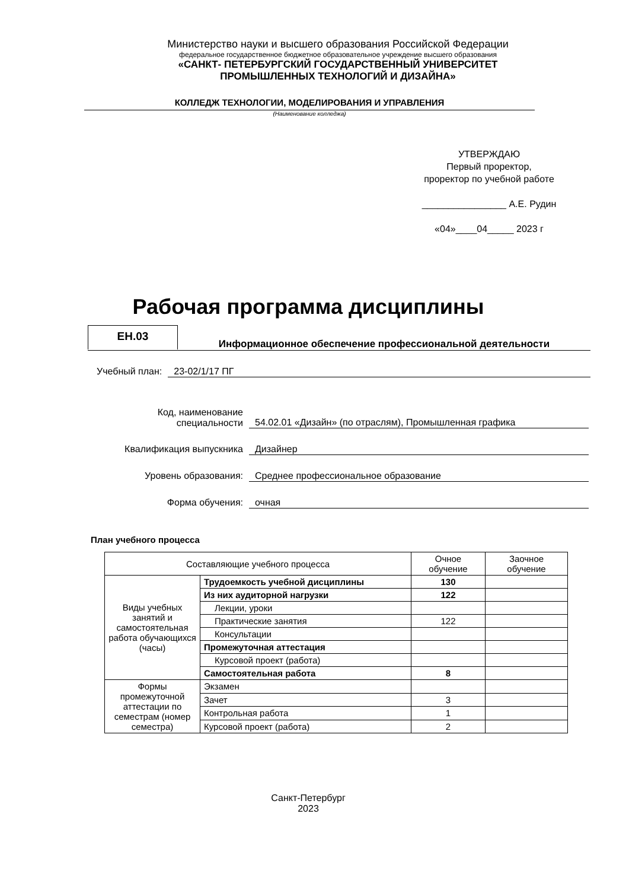Министерство науки и высшего образования Российской Федерации
федеральное государственное бюджетное образовательное учреждение высшего образования
«САНКТ- ПЕТЕРБУРГСКИЙ ГОСУДАРСТВЕННЫЙ УНИВЕРСИТЕТ
ПРОМЫШЛЕННЫХ ТЕХНОЛОГИЙ И ДИЗАЙНА»
КОЛЛЕДЖ ТЕХНОЛОГИИ, МОДЕЛИРОВАНИЯ И УПРАВЛЕНИЯ
(Наименование колледжа)
УТВЕРЖДАЮ
Первый проректор,
проректор по учебной работе
________________ А.Е. Рудин
«04»____04_____ 2023 г
Рабочая программа дисциплины
ЕН.03
Информационное обеспечение профессиональной деятельности
Учебный план: 23-02/1/17 ПГ
Код, наименование
специальности 54.02.01 «Дизайн» (по отраслям), Промышленная графика
Квалификация выпускника Дизайнер
Уровень образования: Среднее профессиональное образование
Форма обучения: очная
План учебного процесса
| Составляющие учебного процесса | | Очное обучение | Заочное обучение |
| Виды учебных занятий и самостоятельная работа обучающихся (часы) | Трудоемкость учебной дисциплины | 130 | |
| | Из них аудиторной нагрузки | 122 | |
| | Лекции, уроки | | |
| | Практические занятия | 122 | |
| | Консультации | | |
| | Промежуточная аттестация | | |
| | Курсовой проект (работа) | | |
| | Самостоятельная работа | 8 | |
| Формы промежуточной аттестации по семестрам (номер семестра) | Экзамен | | |
| | Зачет | 3 | |
| | Контрольная работа | 1 | |
| | Курсовой проект (работа) | 2 | |
Санкт-Петербург
2023